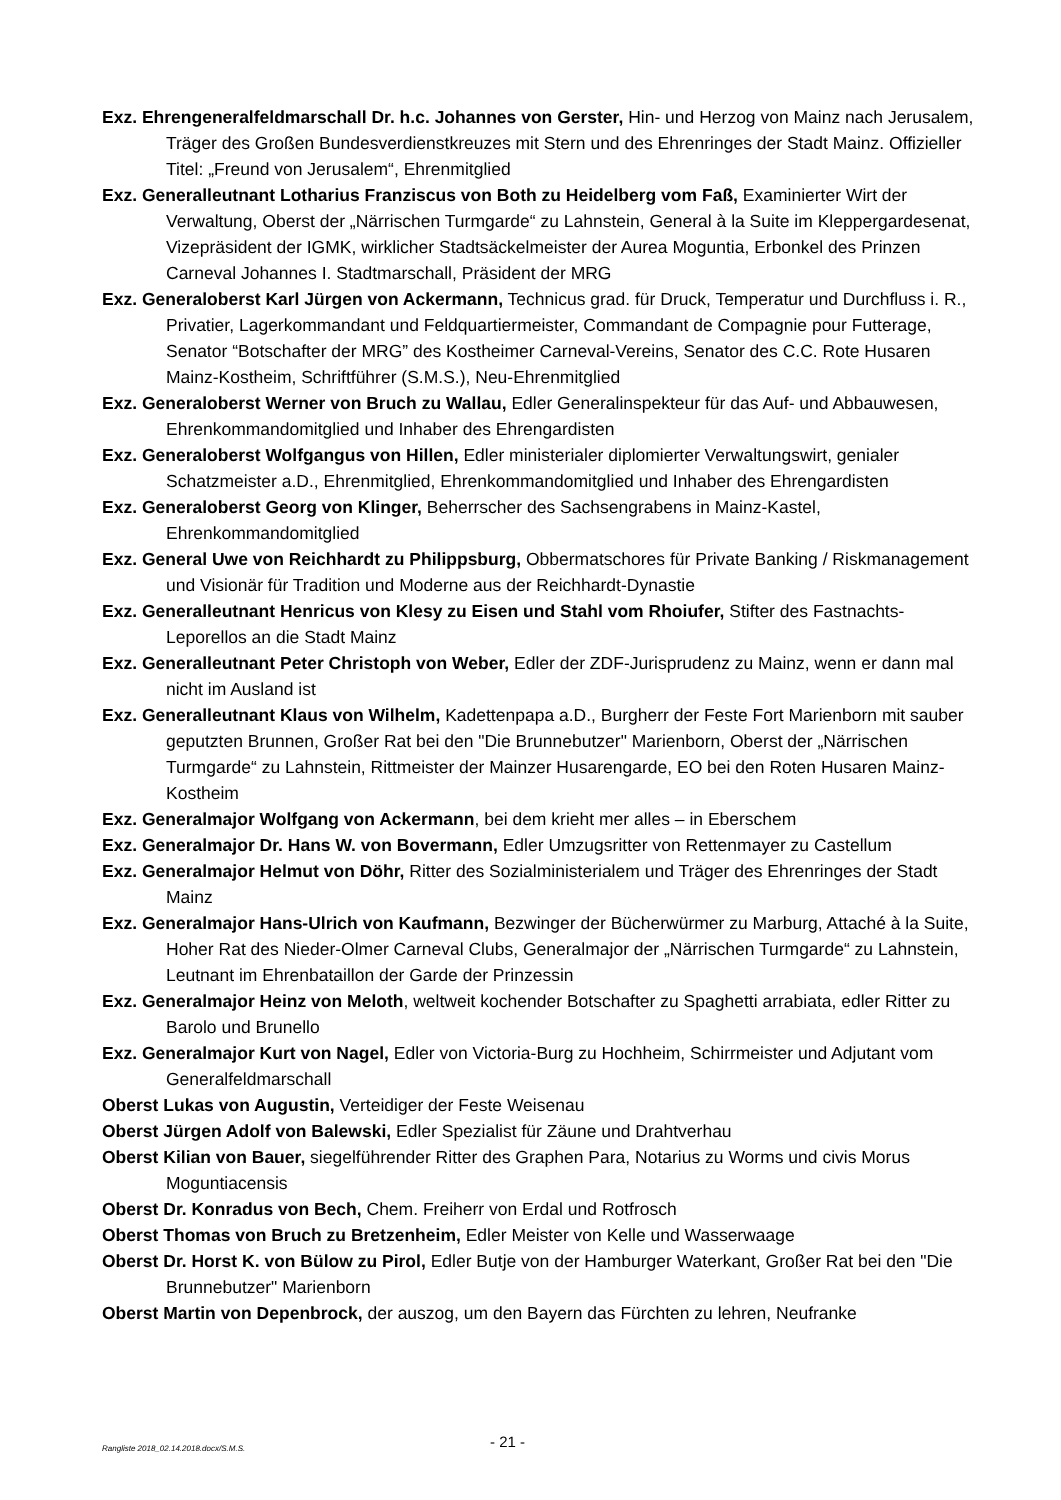Exz. Ehrengeneralfeldmarschall Dr. h.c. Johannes von Gerster, Hin- und Herzog von Mainz nach Jerusalem, Träger des Großen Bundesverdienstkreuzes mit Stern und des Ehrenringes der Stadt Mainz. Offizieller Titel: „Freund von Jerusalem“, Ehrenmitglied
Exz. Generalleutnant Lotharius Franziscus von Both zu Heidelberg vom Faß, Examinierter Wirt der Verwaltung, Oberst der „Närrischen Turmgarde“ zu Lahnstein, General à la Suite im Kleppergardesenat, Vizepräsident der IGMK, wirklicher Stadtsäckelmeister der Aurea Moguntia, Erbonkel des Prinzen Carneval Johannes I. Stadtmarschall, Präsident der MRG
Exz. Generaloberst Karl Jürgen von Ackermann, Technicus grad. für Druck, Temperatur und Durchfluss i. R., Privatier, Lagerkommandant und Feldquartiermeister, Commandant de Compagnie pour Futterage, Senator “Botschafter der MRG” des Kostheimer Carneval-Vereins, Senator des C.C. Rote Husaren Mainz-Kostheim, Schriftführer (S.M.S.), Neu-Ehrenmitglied
Exz. Generaloberst Werner von Bruch zu Wallau, Edler Generalinspekteur für das Auf- und Abbauwesen, Ehrenkommandomitglied und Inhaber des Ehrengardisten
Exz. Generaloberst Wolfgangus von Hillen, Edler ministerialer diplomierter Verwaltungswirt, genialer Schatzmeister a.D., Ehrenmitglied, Ehrenkommandomitglied und Inhaber des Ehrengardisten
Exz. Generaloberst Georg von Klinger, Beherrscher des Sachsengrabens in Mainz-Kastel, Ehrenkommandomitglied
Exz. General Uwe von Reichhardt zu Philippsburg, Obbermatschores für Private Banking / Riskmanagement und Visionär für Tradition und Moderne aus der Reichhardt-Dynastie
Exz. Generalleutnant Henricus von Klesy zu Eisen und Stahl vom Rhoiufer, Stifter des Fastnachts-Leporellos an die Stadt Mainz
Exz. Generalleutnant Peter Christoph von Weber, Edler der ZDF-Jurisprudenz zu Mainz, wenn er dann mal nicht im Ausland ist
Exz. Generalleutnant Klaus von Wilhelm, Kadettenpapa a.D., Burgherr der Feste Fort Marienborn mit sauber geputzten Brunnen, Großer Rat bei den "Die Brunnebutzer" Marienborn, Oberst der „Närrischen Turmgarde“ zu Lahnstein, Rittmeister der Mainzer Husarengarde, EO bei den Roten Husaren Mainz-Kostheim
Exz. Generalmajor Wolfgang von Ackermann, bei dem krieht mer alles – in Eberschem
Exz. Generalmajor Dr. Hans W. von Bovermann, Edler Umzugsritter von Rettenmayer zu Castellum
Exz. Generalmajor Helmut von Döhr, Ritter des Sozialministerialem und Träger des Ehrenringes der Stadt Mainz
Exz. Generalmajor Hans-Ulrich von Kaufmann, Bezwinger der Bücherwürmer zu Marburg, Attaché à la Suite, Hoher Rat des Nieder-Olmer Carneval Clubs, Generalmajor der „Närrischen Turmgarde“ zu Lahnstein, Leutnant im Ehrenbataillon der Garde der Prinzessin
Exz. Generalmajor Heinz von Meloth, weltweit kochender Botschafter zu Spaghetti arrabiata, edler Ritter zu Barolo und Brunello
Exz. Generalmajor Kurt von Nagel, Edler von Victoria-Burg zu Hochheim, Schirrmeister und Adjutant vom Generalfeldmarschall
Oberst Lukas von Augustin, Verteidiger der Feste Weisenau
Oberst Jürgen Adolf von Balewski, Edler Spezialist für Zäune und Drahtverhau
Oberst Kilian von Bauer, siegelführender Ritter des Graphen Para, Notarius zu Worms und civis Morus Moguntiacensis
Oberst Dr. Konradus von Bech, Chem. Freiherr von Erdal und Rotfrosch
Oberst Thomas von Bruch zu Bretzenheim, Edler Meister von Kelle und Wasserwaage
Oberst Dr. Horst K. von Bülow zu Pirol, Edler Butje von der Hamburger Waterkant, Großer Rat bei den "Die Brunnebutzer" Marienborn
Oberst Martin von Depenbrock, der auszog, um den Bayern das Fürchten zu lehren, Neufranke
Rangliste 2018_02.14.2018.docx/S.M.S. - 21 -